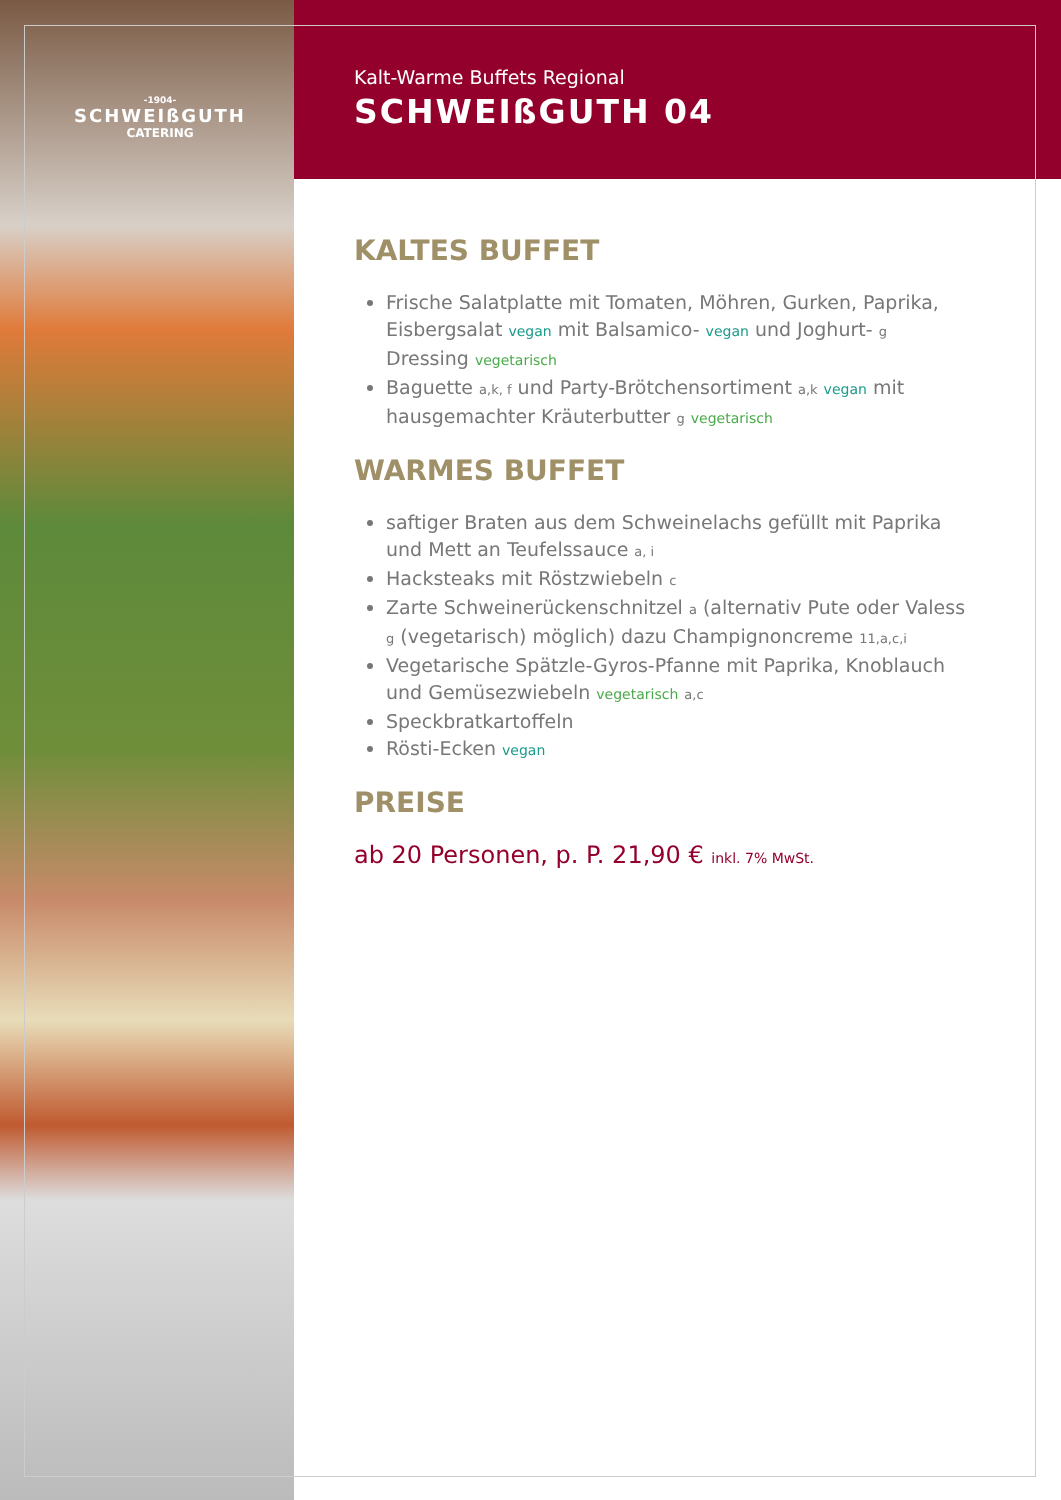Kalt-Warme Buffets Regional
SCHWEIßGUTH 04
-1904-
SCHWEIßGUTH
CATERING
KALTES BUFFET
Frische Salatplatte mit Tomaten, Möhren, Gurken, Paprika, Eisbergsalat vegan mit Balsamico- vegan und Joghurt- g Dressing vegetarisch
Baguette a,k, f und Party-Brötchensortiment a,k vegan mit hausgemachter Kräuterbutter g vegetarisch
WARMES BUFFET
saftiger Braten aus dem Schweinelachs gefüllt mit Paprika und Mett an Teufelssauce a, i
Hacksteaks mit Röstzwiebeln c
Zarte Schweinerückenschnitzel a (alternativ Pute oder Valess g (vegetarisch) möglich) dazu Champignoncreme 11,a,c,i
Vegetarische Spätzle-Gyros-Pfanne mit Paprika, Knoblauch und Gemüsezwiebeln vegetarisch a,c
Speckbratkartoffeln
Rösti-Ecken vegan
PREISE
ab 20 Personen, p. P. 21,90 € inkl. 7% MwSt.